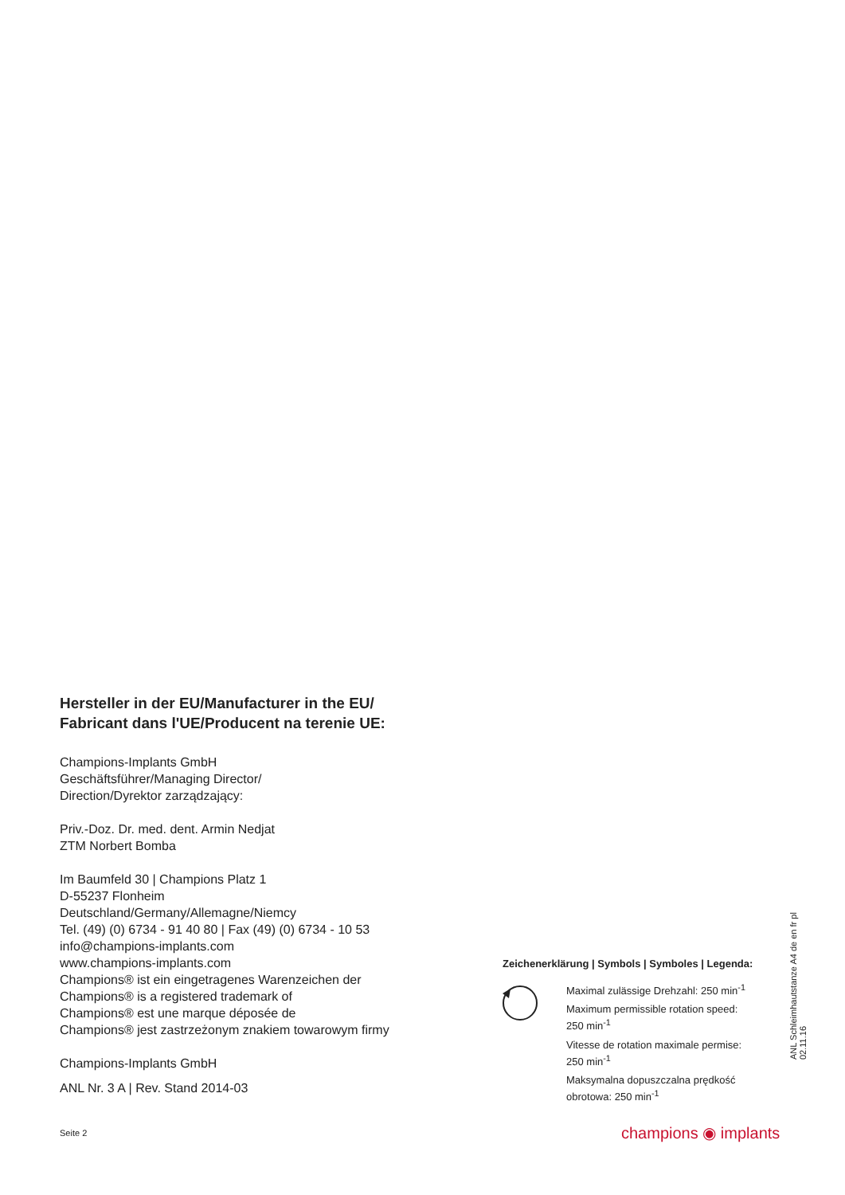Hersteller in der EU/Manufacturer in the EU/
Fabricant dans l'UE/Producent na terenie UE:
Champions-Implants GmbH
Geschäftsführer/Managing Director/
Direction/Dyrektor zarządzający:
Priv.-Doz. Dr. med. dent. Armin Nedjat
ZTM Norbert Bomba
Im Baumfeld 30 | Champions Platz 1
D-55237 Flonheim
Deutschland/Germany/Allemagne/Niemcy
Tel. (49) (0) 6734 - 91 40 80 | Fax (49) (0) 6734 - 10 53
info@champions-implants.com
www.champions-implants.com
Champions® ist ein eingetragenes Warenzeichen der
Champions® is a registered trademark of
Champions® est une marque déposée de
Champions® jest zastrzeżonym znakiem towarowym firmy
Champions-Implants GmbH
ANL Nr. 3 A | Rev. Stand 2014-03
Zeichenerklärung | Symbols | Symboles | Legenda:
Maximal zulässige Drehzahl: 250 min<sup>-1</sup>
Maximum permissible rotation speed:
250 min<sup>-1</sup>
Vitesse de rotation maximale permise:
250 min<sup>-1</sup>
Maksymalna dopuszczalna prędkość
obrotowa: 250 min<sup>-1</sup>
ANL Schleimhautstanze A4 de en fr pl 02.11.16
Seite 2 champions ◉ implants